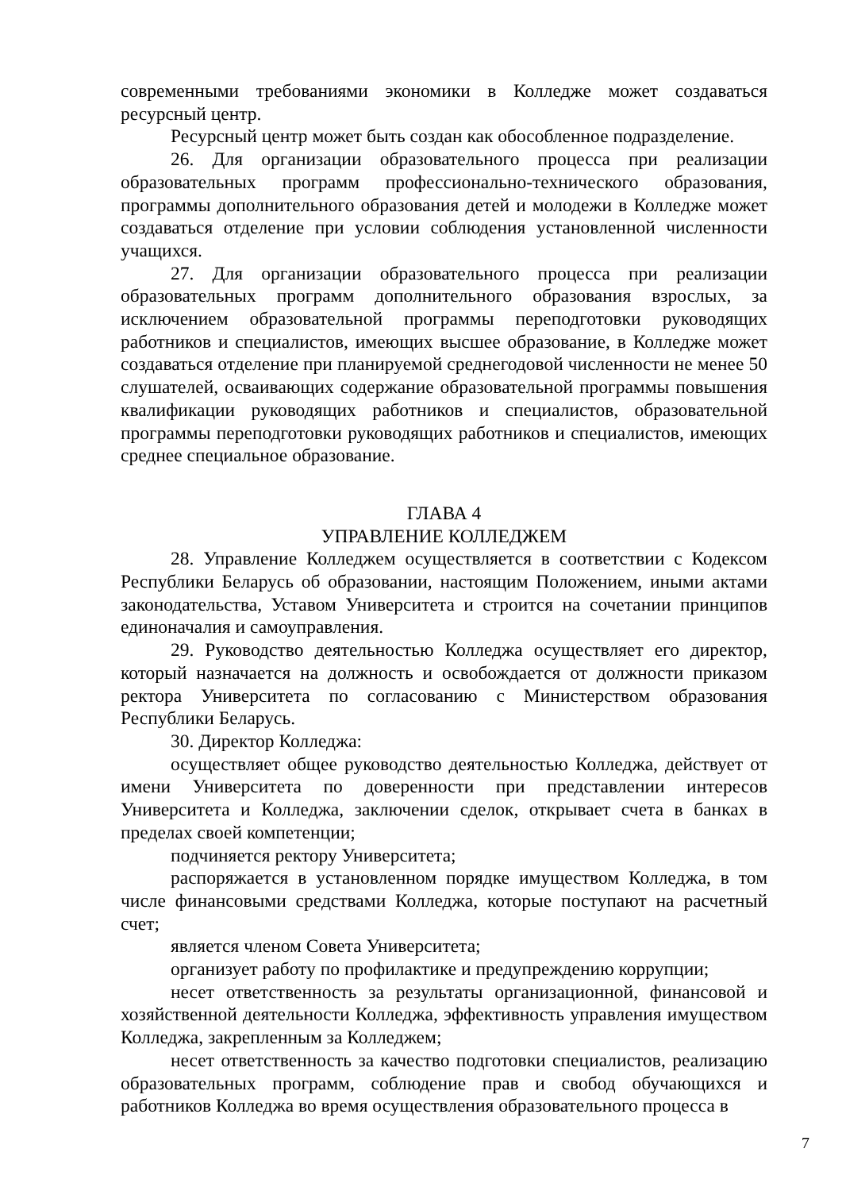современными требованиями экономики в Колледже может создаваться ресурсный центр.
Ресурсный центр может быть создан как обособленное подразделение.
26. Для организации образовательного процесса при реализации образовательных программ профессионально-технического образования, программы дополнительного образования детей и молодежи в Колледже может создаваться отделение при условии соблюдения установленной численности учащихся.
27. Для организации образовательного процесса при реализации образовательных программ дополнительного образования взрослых, за исключением образовательной программы переподготовки руководящих работников и специалистов, имеющих высшее образование, в Колледже может создаваться отделение при планируемой среднегодовой численности не менее 50 слушателей, осваивающих содержание образовательной программы повышения квалификации руководящих работников и специалистов, образовательной программы переподготовки руководящих работников и специалистов, имеющих среднее специальное образование.
ГЛАВА 4
УПРАВЛЕНИЕ КОЛЛЕДЖЕМ
28. Управление Колледжем осуществляется в соответствии с Кодексом Республики Беларусь об образовании, настоящим Положением, иными актами законодательства, Уставом Университета и строится на сочетании принципов единоначалия и самоуправления.
29. Руководство деятельностью Колледжа осуществляет его директор, который назначается на должность и освобождается от должности приказом ректора Университета по согласованию с Министерством образования Республики Беларусь.
30. Директор Колледжа:
осуществляет общее руководство деятельностью Колледжа, действует от имени Университета по доверенности при представлении интересов Университета и Колледжа, заключении сделок, открывает счета в банках в пределах своей компетенции;
подчиняется ректору Университета;
распоряжается в установленном порядке имуществом Колледжа, в том числе финансовыми средствами Колледжа, которые поступают на расчетный счет;
является членом Совета Университета;
организует работу по профилактике и предупреждению коррупции;
несет ответственность за результаты организационной, финансовой и хозяйственной деятельности Колледжа, эффективность управления имуществом Колледжа, закрепленным за Колледжем;
несет ответственность за качество подготовки специалистов, реализацию образовательных программ, соблюдение прав и свобод обучающихся и работников Колледжа во время осуществления образовательного процесса в
7